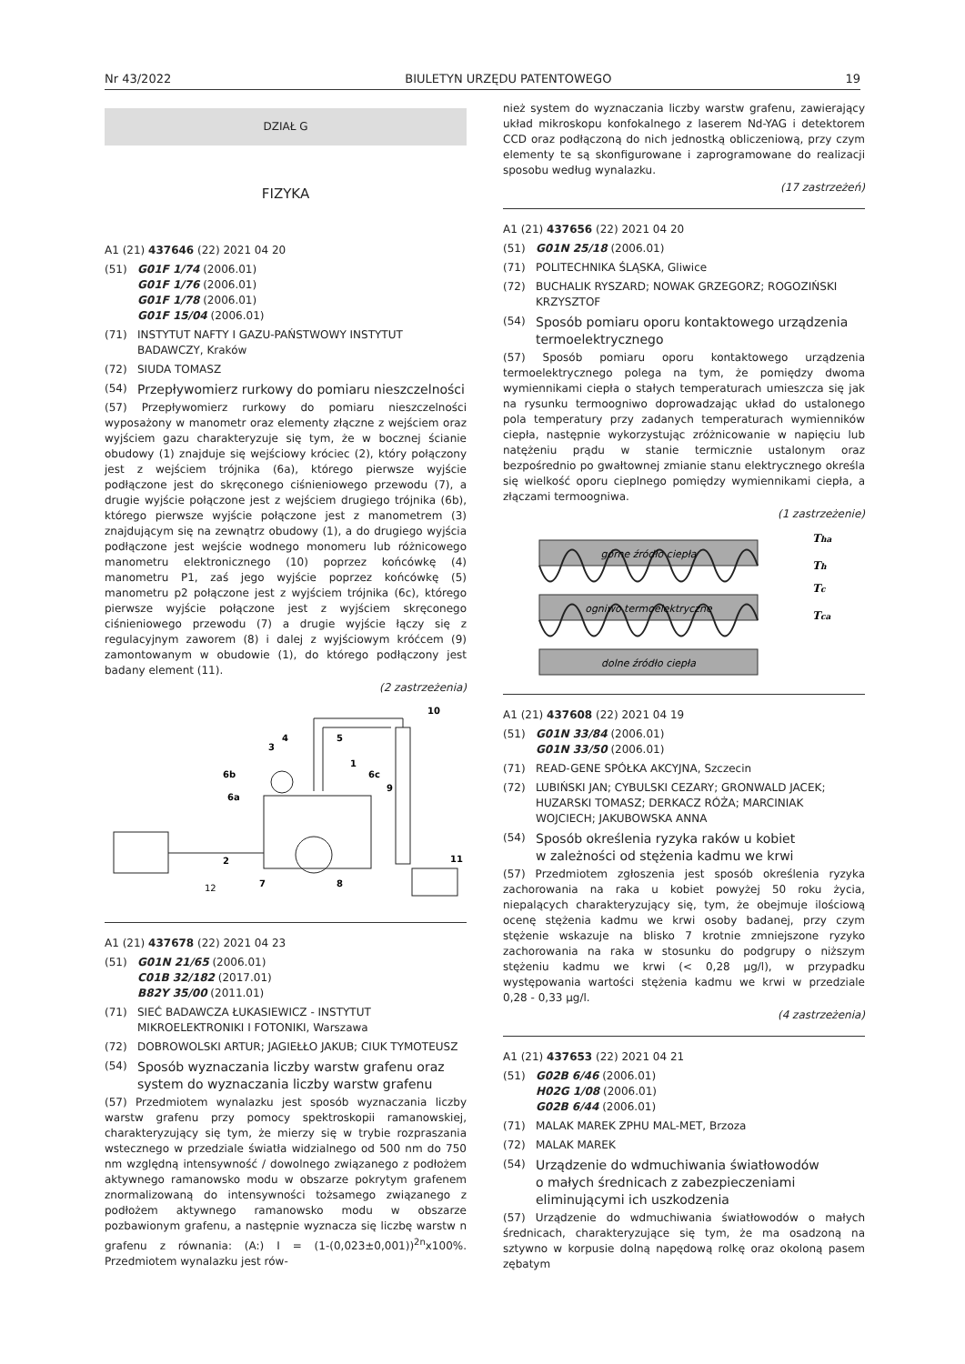Nr 43/2022 BIULETYN URZĘDU PATENTOWEGO 19
DZIAŁ G
FIZYKA
A1 (21) 437646 (22) 2021 04 20
(51) G01F 1/74 (2006.01)
G01F 1/76 (2006.01)
G01F 1/78 (2006.01)
G01F 15/04 (2006.01)
(71) INSTYTUT NAFTY I GAZU-PAŃSTWOWY INSTYTUT BADAWCZY, Kraków
(72) SIUDA TOMASZ
(54)
Przepływomierz rurkowy do pomiaru nieszczelności
(57) Przepływomierz rurkowy do pomiaru nieszczelności wyposażony w manometr oraz elementy złączne z wejściem oraz wyjściem gazu charakteryzuje się tym, że w bocznej ścianie obudowy (1) znajduje się wejściowy króciec (2), który połączony jest z wejściem trójnika (6a), którego pierwsze wyjście podłączone jest do skręconego ciśnieniowego przewodu (7), a drugie wyjście połączone jest z wejściem drugiego trójnika (6b), którego pierwsze wyjście połączone jest z manometrem (3) znajdującym się na zewnątrz obudowy (1), a do drugiego wyjścia podłączone jest wejście wodnego monomeru lub różnicowego manometru elektronicznego (10) poprzez końcówkę (4) manometru P1, zaś jego wyjście poprzez końcówkę (5) manometru p2 połączone jest z wyjściem trójnika (6c), którego pierwsze wyjście połączone jest z wyjściem skręconego ciśnieniowego przewodu (7) a drugie wyjście łączy się z regulacyjnym zaworem (8) i dalej z wyjściowym króćcem (9) zamontowanym w obudowie (1), do którego podłączony jest badany element (11).
(2 zastrzeżenia)
10
3
4
5
6b
6a
6c
1
9
11
2
7
8
12
A1 (21) 437678 (22) 2021 04 23
(51) G01N 21/65 (2006.01)
C01B 32/182 (2017.01)
B82Y 35/00 (2011.01)
(71) SIEĆ BADAWCZA ŁUKASIEWICZ - INSTYTUT MIKROELEKTRONIKI I FOTONIKI, Warszawa
(72) DOBROWOLSKI ARTUR; JAGIEŁŁO JAKUB; CIUK TYMOTEUSZ
(54)
Sposób wyznaczania liczby warstw grafenu oraz system do wyznaczania liczby warstw grafenu
(57) Przedmiotem wynalazku jest sposób wyznaczania liczby warstw grafenu przy pomocy spektroskopii ramanowskiej, charakteryzujący się tym, że mierzy się w trybie rozpraszania wstecznego w przedziale światła widzialnego od 500 nm do 750 nm względną intensywność / dowolnego związanego z podłożem aktywnego ramanowsko modu w obszarze pokrytym grafenem znormalizowaną do intensywności tożsamego związanego z podłożem aktywnego ramanowsko modu w obszarze pozbawionym grafenu, a następnie wyznacza się liczbę warstw n grafenu z równania: (A:) I = (1-(0,023±0,001))<sup>2n</sup>x100%. Przedmiotem wynalazku jest rów-
nież system do wyznaczania liczby warstw grafenu, zawierający układ mikroskopu konfokalnego z laserem Nd-YAG i detektorem CCD oraz podłączoną do nich jednostką obliczeniową, przy czym elementy te są skonfigurowane i zaprogramowane do realizacji sposobu według wynalazku.
(17 zastrzeżeń)
A1 (21) 437656 (22) 2021 04 20
(51) G01N 25/18 (2006.01)
(71) POLITECHNIKA ŚLĄSKA, Gliwice
(72) BUCHALIK RYSZARD; NOWAK GRZEGORZ; ROGOZIŃSKI KRZYSZTOF
(54)
Sposób pomiaru oporu kontaktowego urządzenia termoelektrycznego
(57) Sposób pomiaru oporu kontaktowego urządzenia termoelektrycznego polega na tym, że pomiędzy dwoma wymiennikami ciepła o stałych temperaturach umieszcza się jak na rysunku termoogniwo doprowadzając układ do ustalonego pola temperatury przy zadanych temperaturach wymienników ciepła, następnie wykorzystując zróżnicowanie w napięciu lub natężeniu prądu w stanie termicznie ustalonym oraz bezpośrednio po gwałtownej zmianie stanu elektrycznego określa się wielkość oporu cieplnego pomiędzy wymiennikami ciepła, a złączami termoogniwa.
(1 zastrzeżenie)
górne źródło ciepła
ogniwo termoelektryczne
dolne źródło ciepła
Tha
Th
Tc
Tca
A1 (21) 437608 (22) 2021 04 19
(51) G01N 33/84 (2006.01)
G01N 33/50 (2006.01)
(71) READ-GENE SPÓŁKA AKCYJNA, Szczecin
(72) LUBIŃSKI JAN; CYBULSKI CEZARY; GRONWALD JACEK; HUZARSKI TOMASZ; DERKACZ RÓŻA; MARCINIAK WOJCIECH; JAKUBOWSKA ANNA
(54)
Sposób określenia ryzyka raków u kobiet
w zależności od stężenia kadmu we krwi
(57) Przedmiotem zgłoszenia jest sposób określenia ryzyka zachorowania na raka u kobiet powyżej 50 roku życia, niepalących charakteryzujący się, tym, że obejmuje ilościową ocenę stężenia kadmu we krwi osoby badanej, przy czym stężenie wskazuje na blisko 7 krotnie zmniejszone ryzyko zachorowania na raka w stosunku do podgrupy o niższym stężeniu kadmu we krwi (< 0,28 µg/l), w przypadku występowania wartości stężenia kadmu we krwi w przedziale 0,28 - 0,33 µg/l.
(4 zastrzeżenia)
A1 (21) 437653 (22) 2021 04 21
(51) G02B 6/46 (2006.01)
H02G 1/08 (2006.01)
G02B 6/44 (2006.01)
(71) MALAK MAREK ZPHU MAL-MET, Brzoza
(72) MALAK MAREK
(54)
Urządzenie do wdmuchiwania światłowodów
o małych średnicach z zabezpieczeniami
eliminującymi ich uszkodzenia
(57) Urządzenie do wdmuchiwania światłowodów o małych średnicach, charakteryzujące się tym, że ma osadzoną na sztywno w korpusie dolną napędową rolkę oraz okoloną pasem zębatym